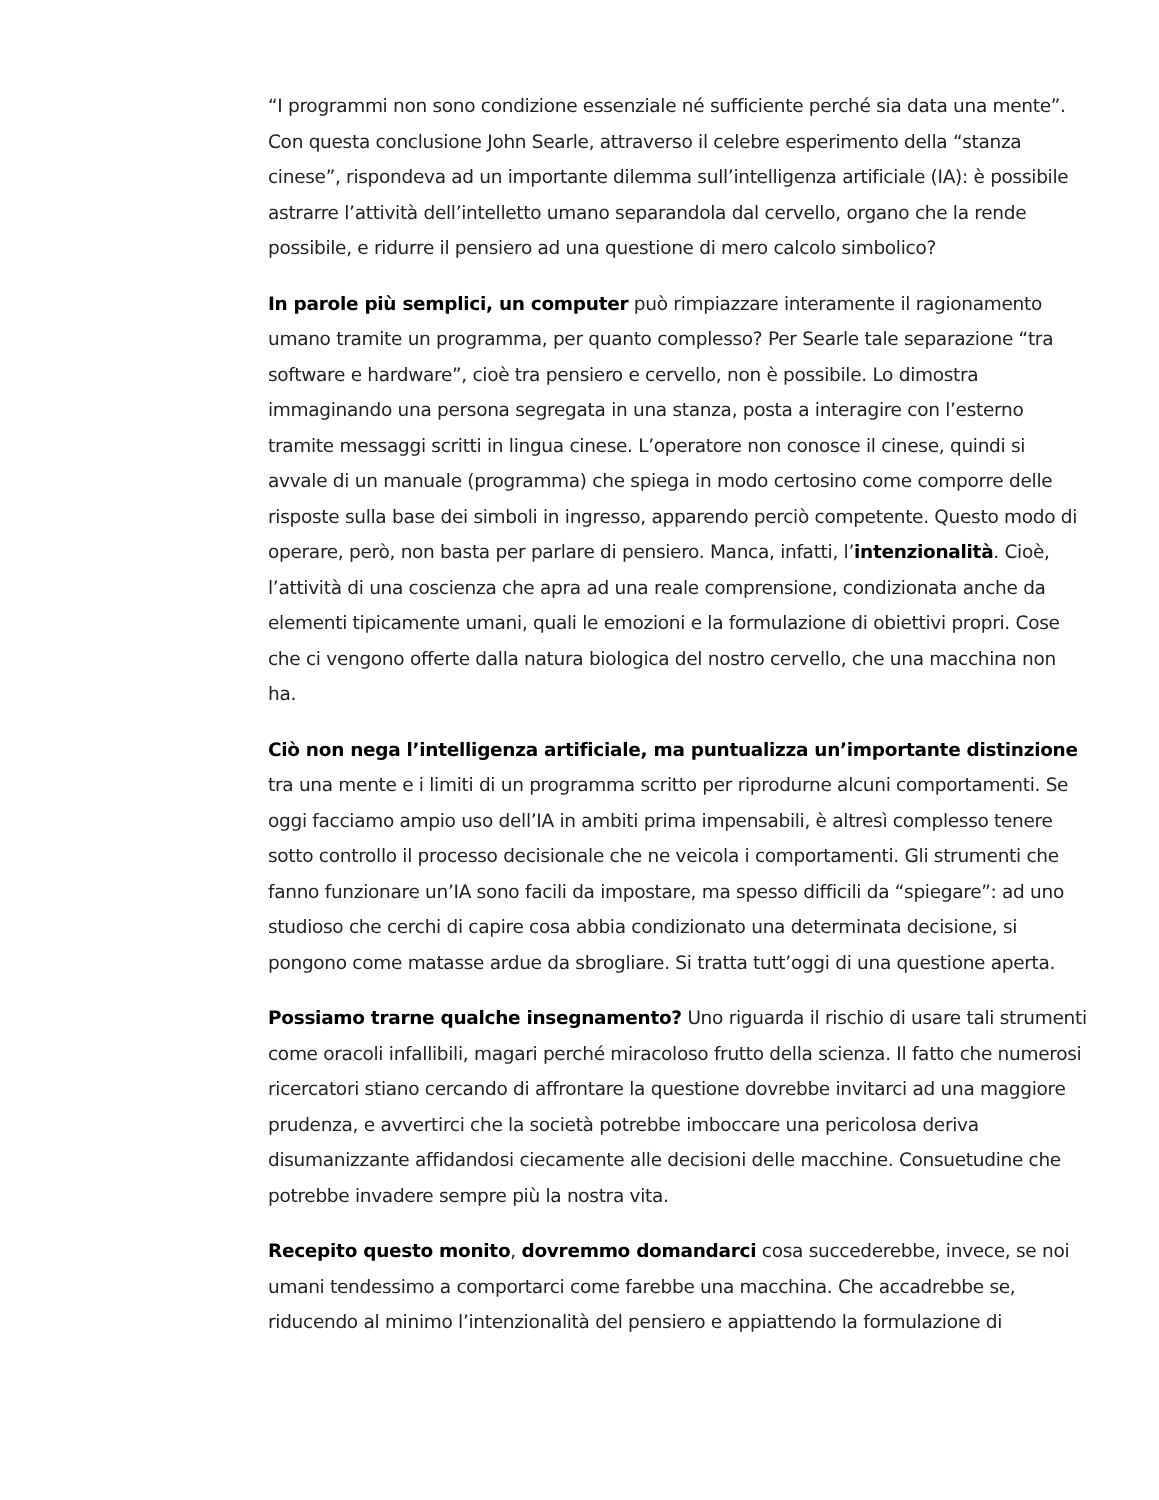“I programmi non sono condizione essenziale né sufficiente perché sia data una mente”. Con questa conclusione John Searle, attraverso il celebre esperimento della “stanza cinese”, rispondeva ad un importante dilemma sull’intelligenza artificiale (IA): è possibile astrarre l’attività dell’intelletto umano separandola dal cervello, organo che la rende possibile, e ridurre il pensiero ad una questione di mero calcolo simbolico?
In parole più semplici, un computer può rimpiazzare interamente il ragionamento umano tramite un programma, per quanto complesso? Per Searle tale separazione “tra software e hardware”, cioè tra pensiero e cervello, non è possibile. Lo dimostra immaginando una persona segregata in una stanza, posta a interagire con l’esterno tramite messaggi scritti in lingua cinese. L’operatore non conosce il cinese, quindi si avvale di un manuale (programma) che spiega in modo certosino come comporre delle risposte sulla base dei simboli in ingresso, apparendo perciò competente. Questo modo di operare, però, non basta per parlare di pensiero. Manca, infatti, l’intenzionalità. Cioè, l’attività di una coscienza che apra ad una reale comprensione, condizionata anche da elementi tipicamente umani, quali le emozioni e la formulazione di obiettivi propri. Cose che ci vengono offerte dalla natura biologica del nostro cervello, che una macchina non ha.
Ciò non nega l’intelligenza artificiale, ma puntualizza un’importante distinzione tra una mente e i limiti di un programma scritto per riprodurne alcuni comportamenti. Se oggi facciamo ampio uso dell’IA in ambiti prima impensabili, è altresì complesso tenere sotto controllo il processo decisionale che ne veicola i comportamenti. Gli strumenti che fanno funzionare un’IA sono facili da impostare, ma spesso difficili da “spiegare”: ad uno studioso che cerchi di capire cosa abbia condizionato una determinata decisione, si pongono come matasse ardue da sbrogliare. Si tratta tutt’oggi di una questione aperta.
Possiamo trarne qualche insegnamento? Uno riguarda il rischio di usare tali strumenti come oracoli infallibili, magari perché miracoloso frutto della scienza. Il fatto che numerosi ricercatori stiano cercando di affrontare la questione dovrebbe invitarci ad una maggiore prudenza, e avvertirci che la società potrebbe imboccare una pericolosa deriva disumanizzante affidandosi ciecamente alle decisioni delle macchine. Consuetudine che potrebbe invadere sempre più la nostra vita.
Recepito questo monito, dovremmo domandarci cosa succederebbe, invece, se noi umani tendessimo a comportarci come farebbe una macchina. Che accadrebbe se, riducendo al minimo l’intenzionalità del pensiero e appiattendo la formulazione di